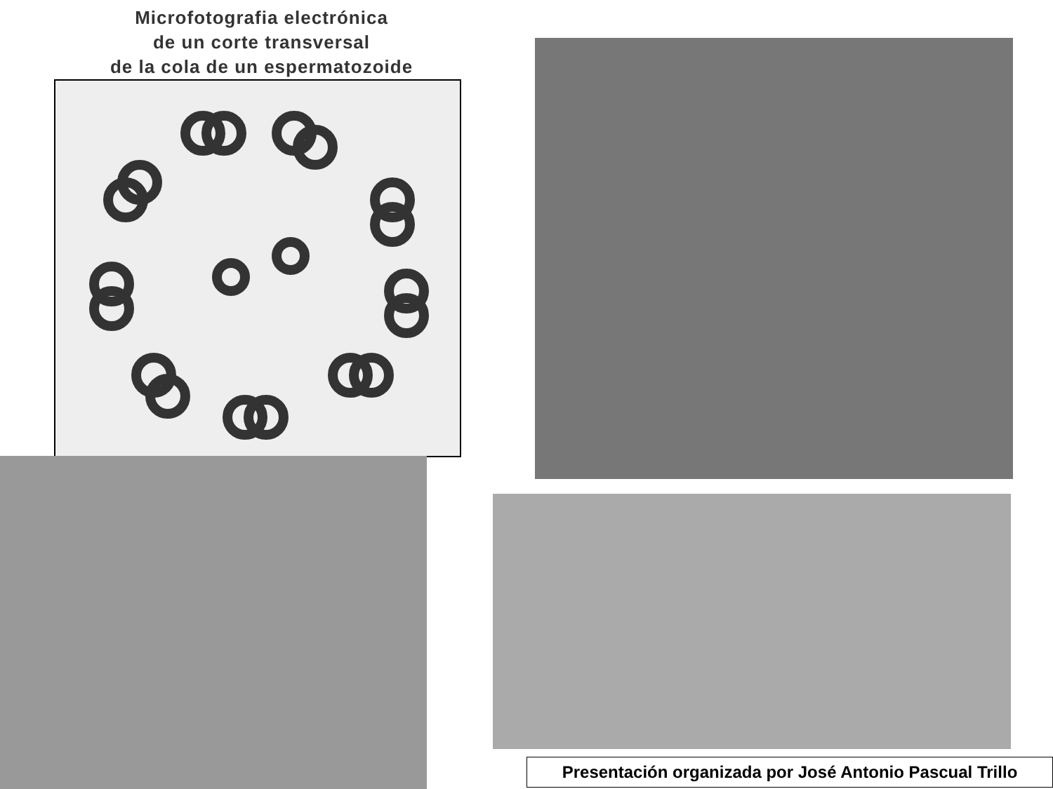Microfotografia electrónica
de un corte transversal
de la cola de un espermatozoide
Presentación organizada por José Antonio Pascual Trillo